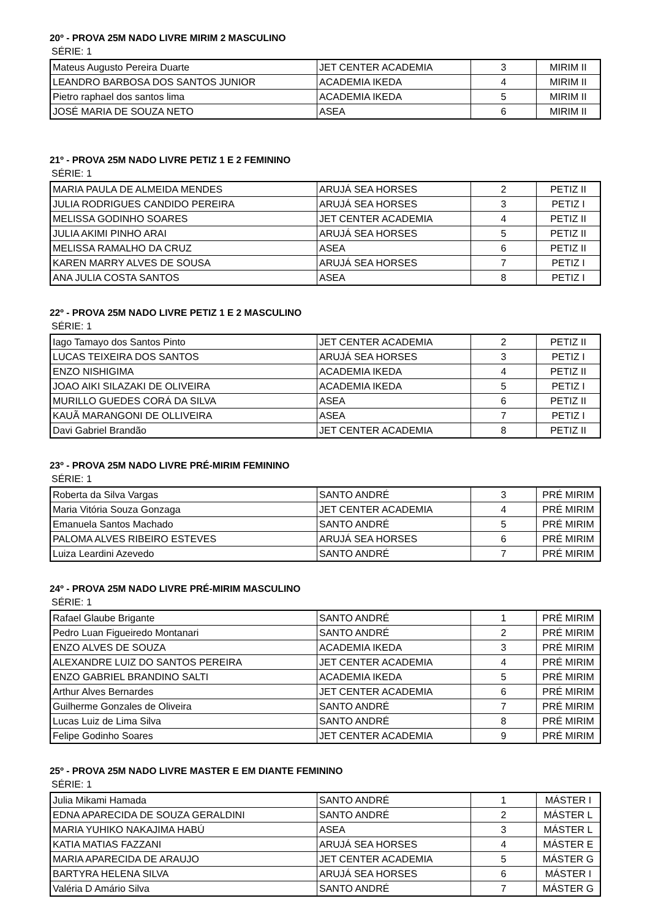20º - PROVA 25M NADO LIVRE MIRIM 2 MASCULINO
SÉRIE: 1
| Mateus Augusto Pereira Duarte | JET CENTER ACADEMIA | 3 | MIRIM II |
| LEANDRO BARBOSA DOS SANTOS JUNIOR | ACADEMIA IKEDA | 4 | MIRIM II |
| Pietro raphael dos santos lima | ACADEMIA IKEDA | 5 | MIRIM II |
| JOSÉ MARIA DE SOUZA NETO | ASEA | 6 | MIRIM II |
21º - PROVA 25M NADO LIVRE PETIZ 1 E 2 FEMININO
SÉRIE: 1
| MARIA PAULA DE ALMEIDA MENDES | ARUJÁ SEA HORSES | 2 | PETIZ II |
| JULIA RODRIGUES CANDIDO PEREIRA | ARUJÁ SEA HORSES | 3 | PETIZ I |
| MELISSA GODINHO SOARES | JET CENTER ACADEMIA | 4 | PETIZ II |
| JULIA AKIMI PINHO ARAI | ARUJÁ SEA HORSES | 5 | PETIZ II |
| MELISSA RAMALHO DA CRUZ | ASEA | 6 | PETIZ II |
| KAREN MARRY ALVES DE SOUSA | ARUJÁ SEA HORSES | 7 | PETIZ I |
| ANA JULIA COSTA SANTOS | ASEA | 8 | PETIZ I |
22º - PROVA 25M NADO LIVRE PETIZ 1 E 2 MASCULINO
SÉRIE: 1
| Iago Tamayo dos Santos Pinto | JET CENTER ACADEMIA | 2 | PETIZ II |
| LUCAS TEIXEIRA DOS SANTOS | ARUJÁ SEA HORSES | 3 | PETIZ I |
| ENZO NISHIGIMA | ACADEMIA IKEDA | 4 | PETIZ II |
| JOAO AIKI SILAZAKI DE OLIVEIRA | ACADEMIA IKEDA | 5 | PETIZ I |
| MURILLO GUEDES CORÁ DA SILVA | ASEA | 6 | PETIZ II |
| KAUÃ MARANGONI DE OLLIVEIRA | ASEA | 7 | PETIZ I |
| Davi Gabriel Brandão | JET CENTER ACADEMIA | 8 | PETIZ II |
23º - PROVA 25M NADO LIVRE PRÉ-MIRIM FEMININO
SÉRIE: 1
| Roberta da Silva Vargas | SANTO ANDRÉ | 3 | PRÉ MIRIM |
| Maria Vitória Souza Gonzaga | JET CENTER ACADEMIA | 4 | PRÉ MIRIM |
| Emanuela Santos Machado | SANTO ANDRÉ | 5 | PRÉ MIRIM |
| PALOMA ALVES RIBEIRO ESTEVES | ARUJÁ SEA HORSES | 6 | PRÉ MIRIM |
| Luiza Leardini Azevedo | SANTO ANDRÉ | 7 | PRÉ MIRIM |
24º - PROVA 25M NADO LIVRE PRÉ-MIRIM MASCULINO
SÉRIE: 1
| Rafael Glaube Brigante | SANTO ANDRÉ | 1 | PRÉ MIRIM |
| Pedro Luan Figueiredo Montanari | SANTO ANDRÉ | 2 | PRÉ MIRIM |
| ENZO ALVES DE SOUZA | ACADEMIA IKEDA | 3 | PRÉ MIRIM |
| ALEXANDRE LUIZ DO SANTOS PEREIRA | JET CENTER ACADEMIA | 4 | PRÉ MIRIM |
| ENZO GABRIEL BRANDINO SALTI | ACADEMIA IKEDA | 5 | PRÉ MIRIM |
| Arthur Alves Bernardes | JET CENTER ACADEMIA | 6 | PRÉ MIRIM |
| Guilherme Gonzales de Oliveira | SANTO ANDRÉ | 7 | PRÉ MIRIM |
| Lucas Luiz de Lima Silva | SANTO ANDRÉ | 8 | PRÉ MIRIM |
| Felipe Godinho Soares | JET CENTER ACADEMIA | 9 | PRÉ MIRIM |
25º - PROVA 25M NADO LIVRE MASTER E EM DIANTE FEMININO
SÉRIE: 1
| Julia Mikami Hamada | SANTO ANDRÉ | 1 | MÁSTER I |
| EDNA APARECIDA DE SOUZA GERALDINI | SANTO ANDRÉ | 2 | MÁSTER L |
| MARIA YUHIKO NAKAJIMA HABÚ | ASEA | 3 | MÁSTER L |
| KATIA MATIAS FAZZANI | ARUJÁ SEA HORSES | 4 | MÁSTER E |
| MARIA APARECIDA DE ARAUJO | JET CENTER ACADEMIA | 5 | MÁSTER G |
| BARTYRA HELENA SILVA | ARUJÁ SEA HORSES | 6 | MÁSTER I |
| Valéria D Amário Silva | SANTO ANDRÉ | 7 | MÁSTER G |